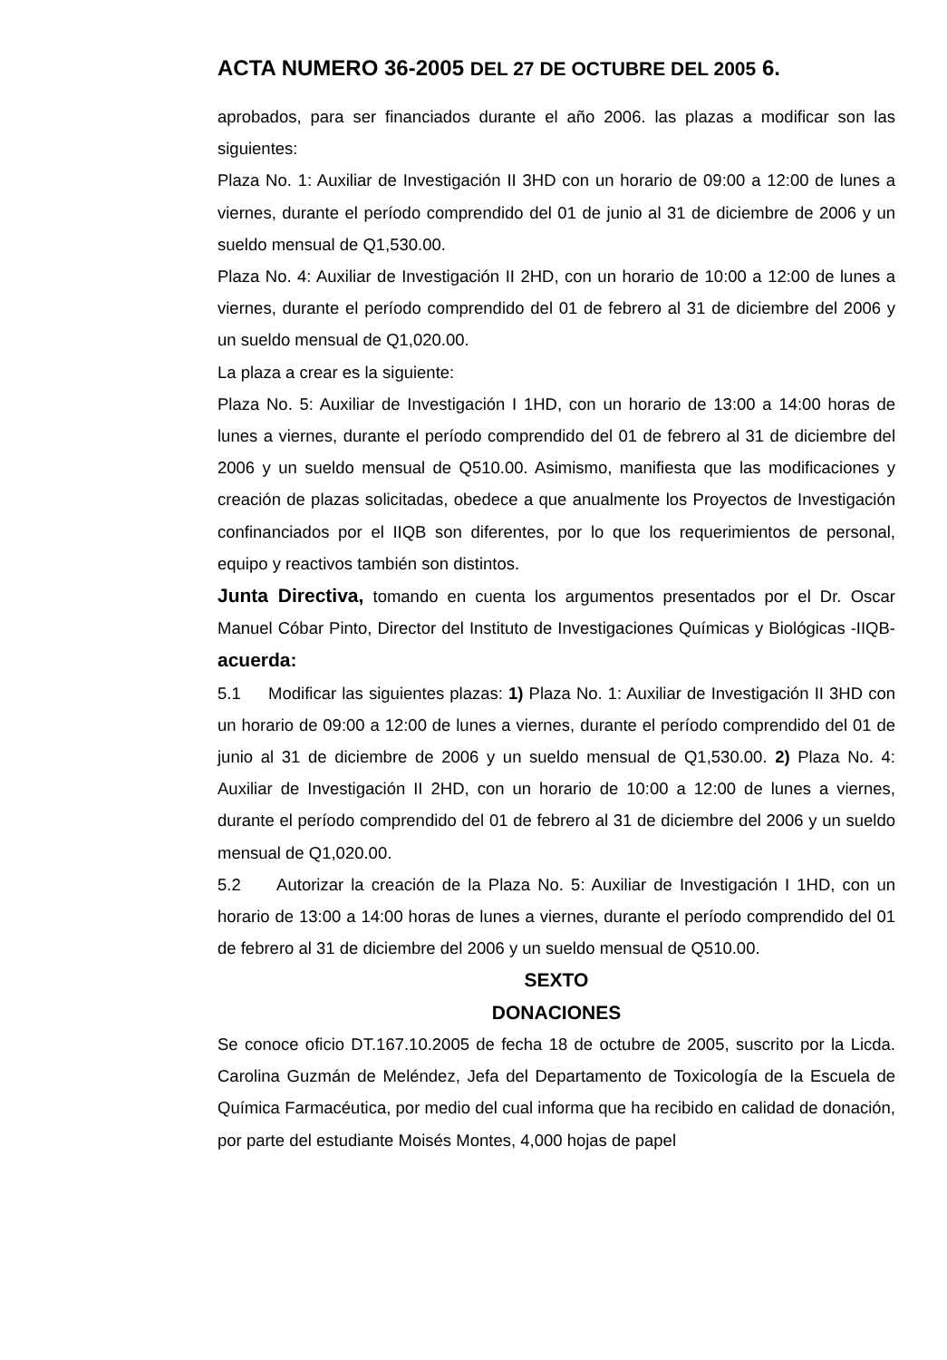ACTA NUMERO 36-2005 DEL 27 DE OCTUBRE DEL 2005 6.
aprobados, para ser financiados durante el año 2006. las plazas a modificar son las siguientes:
Plaza No. 1: Auxiliar de Investigación II 3HD con un horario de 09:00 a 12:00 de lunes a viernes, durante el período comprendido del 01 de junio al 31 de diciembre de 2006 y un sueldo mensual de Q1,530.00.
Plaza No. 4: Auxiliar de Investigación II 2HD, con un horario de 10:00 a 12:00 de lunes a viernes, durante el período comprendido del 01 de febrero al 31 de diciembre del 2006 y un sueldo mensual de Q1,020.00.
La plaza a crear es la siguiente:
Plaza No. 5: Auxiliar de Investigación I 1HD, con un horario de 13:00 a 14:00 horas de lunes a viernes, durante el período comprendido del 01 de febrero al 31 de diciembre del 2006 y un sueldo mensual de Q510.00. Asimismo, manifiesta que las modificaciones y creación de plazas solicitadas, obedece a que anualmente los Proyectos de Investigación confinanciados por el IIQB son diferentes, por lo que los requerimientos de personal, equipo y reactivos también son distintos.
Junta Directiva, tomando en cuenta los argumentos presentados por el Dr. Oscar Manuel Cóbar Pinto, Director del Instituto de Investigaciones Químicas y Biológicas -IIQB- acuerda:
5.1 Modificar las siguientes plazas: 1) Plaza No. 1: Auxiliar de Investigación II 3HD con un horario de 09:00 a 12:00 de lunes a viernes, durante el período comprendido del 01 de junio al 31 de diciembre de 2006 y un sueldo mensual de Q1,530.00. 2) Plaza No. 4: Auxiliar de Investigación II 2HD, con un horario de 10:00 a 12:00 de lunes a viernes, durante el período comprendido del 01 de febrero al 31 de diciembre del 2006 y un sueldo mensual de Q1,020.00.
5.2 Autorizar la creación de la Plaza No. 5: Auxiliar de Investigación I 1HD, con un horario de 13:00 a 14:00 horas de lunes a viernes, durante el período comprendido del 01 de febrero al 31 de diciembre del 2006 y un sueldo mensual de Q510.00.
SEXTO
DONACIONES
Se conoce oficio DT.167.10.2005 de fecha 18 de octubre de 2005, suscrito por la Licda. Carolina Guzmán de Meléndez, Jefa del Departamento de Toxicología de la Escuela de Química Farmacéutica, por medio del cual informa que ha recibido en calidad de donación, por parte del estudiante Moisés Montes, 4,000 hojas de papel